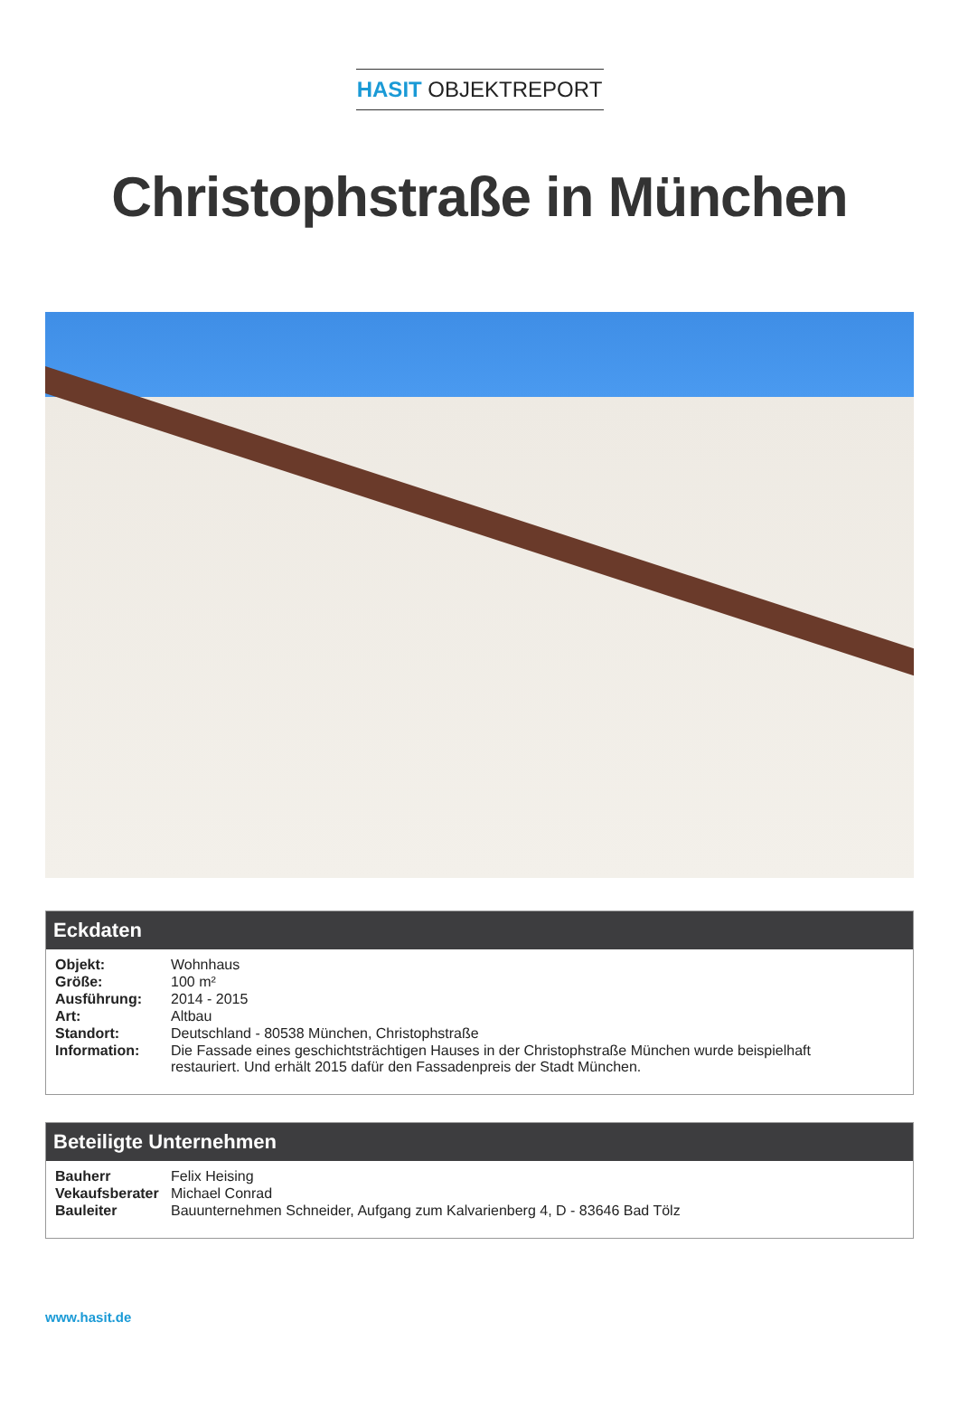HASIT OBJEKTREPORT
Christophstraße in München
Eckdaten
| Objekt: | Wohnhaus |
| Größe: | 100 m² |
| Ausführung: | 2014 - 2015 |
| Art: | Altbau |
| Standort: | Deutschland - 80538 München, Christophstraße |
| Information: | Die Fassade eines geschichtsträchtigen Hauses in der Christophstraße München wurde beispielhaft restauriert. Und erhält 2015 dafür den Fassadenpreis der Stadt München. |
Beteiligte Unternehmen
| Bauherr | Felix Heising |
| Vekaufsberater | Michael Conrad |
| Bauleiter | Bauunternehmen Schneider, Aufgang zum Kalvarienberg 4, D - 83646 Bad Tölz |
www.hasit.de